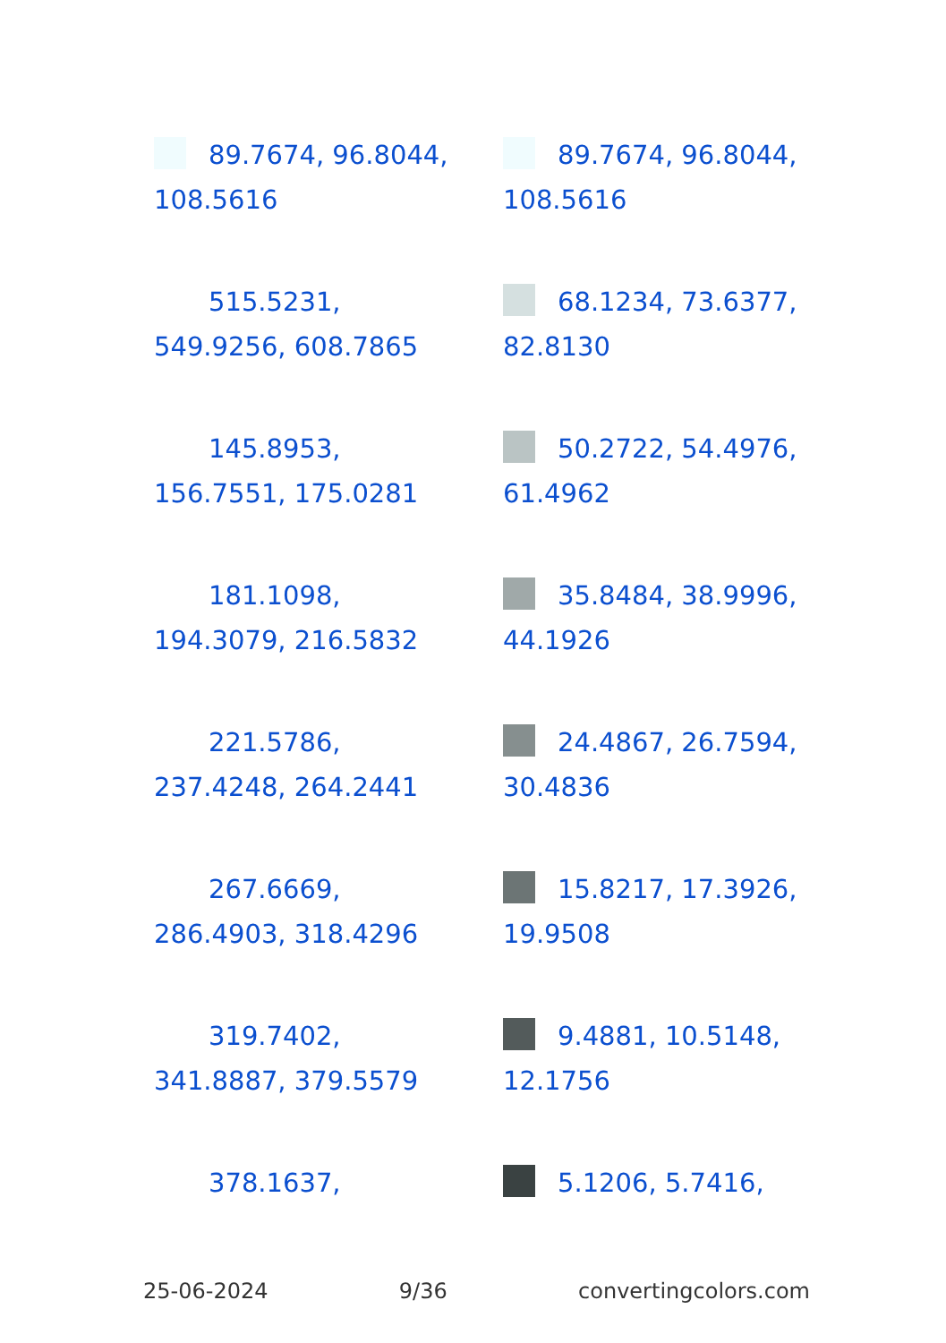89.7674, 96.8044, 108.5616
89.7674, 96.8044, 108.5616
515.5231, 549.9256, 608.7865
68.1234, 73.6377, 82.8130
145.8953, 156.7551, 175.0281
50.2722, 54.4976, 61.4962
181.1098, 194.3079, 216.5832
35.8484, 38.9996, 44.1926
221.5786, 237.4248, 264.2441
24.4867, 26.7594, 30.4836
267.6669, 286.4903, 318.4296
15.8217, 17.3926, 19.9508
319.7402, 341.8887, 379.5579
9.4881, 10.5148, 12.1756
378.1637,
5.1206, 5.7416,
25-06-2024 9/36 convertingcolors.com